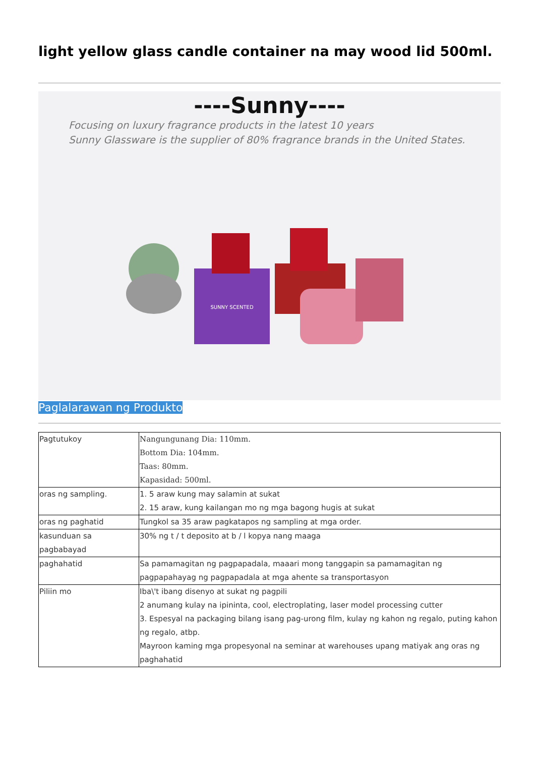light yellow glass candle container na may wood lid 500ml.
----Sunny----
Focusing on luxury fragrance products in the latest 10 years
Sunny Glassware is the supplier of 80% fragrance brands in the United States.
SUNNY SCENTED
Paglalarawan ng Produkto
| Pagtutukoy | Nangungunang Dia: 110mm. Bottom Dia: 104mm. Taas: 80mm. Kapasidad: 500ml. |
| oras ng sampling. | 1. 5 araw kung may salamin at sukat 2. 15 araw, kung kailangan mo ng mga bagong hugis at sukat |
| oras ng paghatid | Tungkol sa 35 araw pagkatapos ng sampling at mga order. |
| kasunduan sa pagbabayad | 30% ng t / t deposito at b / l kopya nang maaga |
| paghahatid | Sa pamamagitan ng pagpapadala, maaari mong tanggapin sa pamamagitan ng pagpapahayag ng pagpapadala at mga ahente sa transportasyon |
| Piliin mo | Iba\'t ibang disenyo at sukat ng pagpili 2 anumang kulay na ipininta, cool, electroplating, laser model processing cutter 3. Espesyal na packaging bilang isang pag-urong film, kulay ng kahon ng regalo, puting kahon ng regalo, atbp. Mayroon kaming mga propesyonal na seminar at warehouses upang matiyak ang oras ng paghahatid |